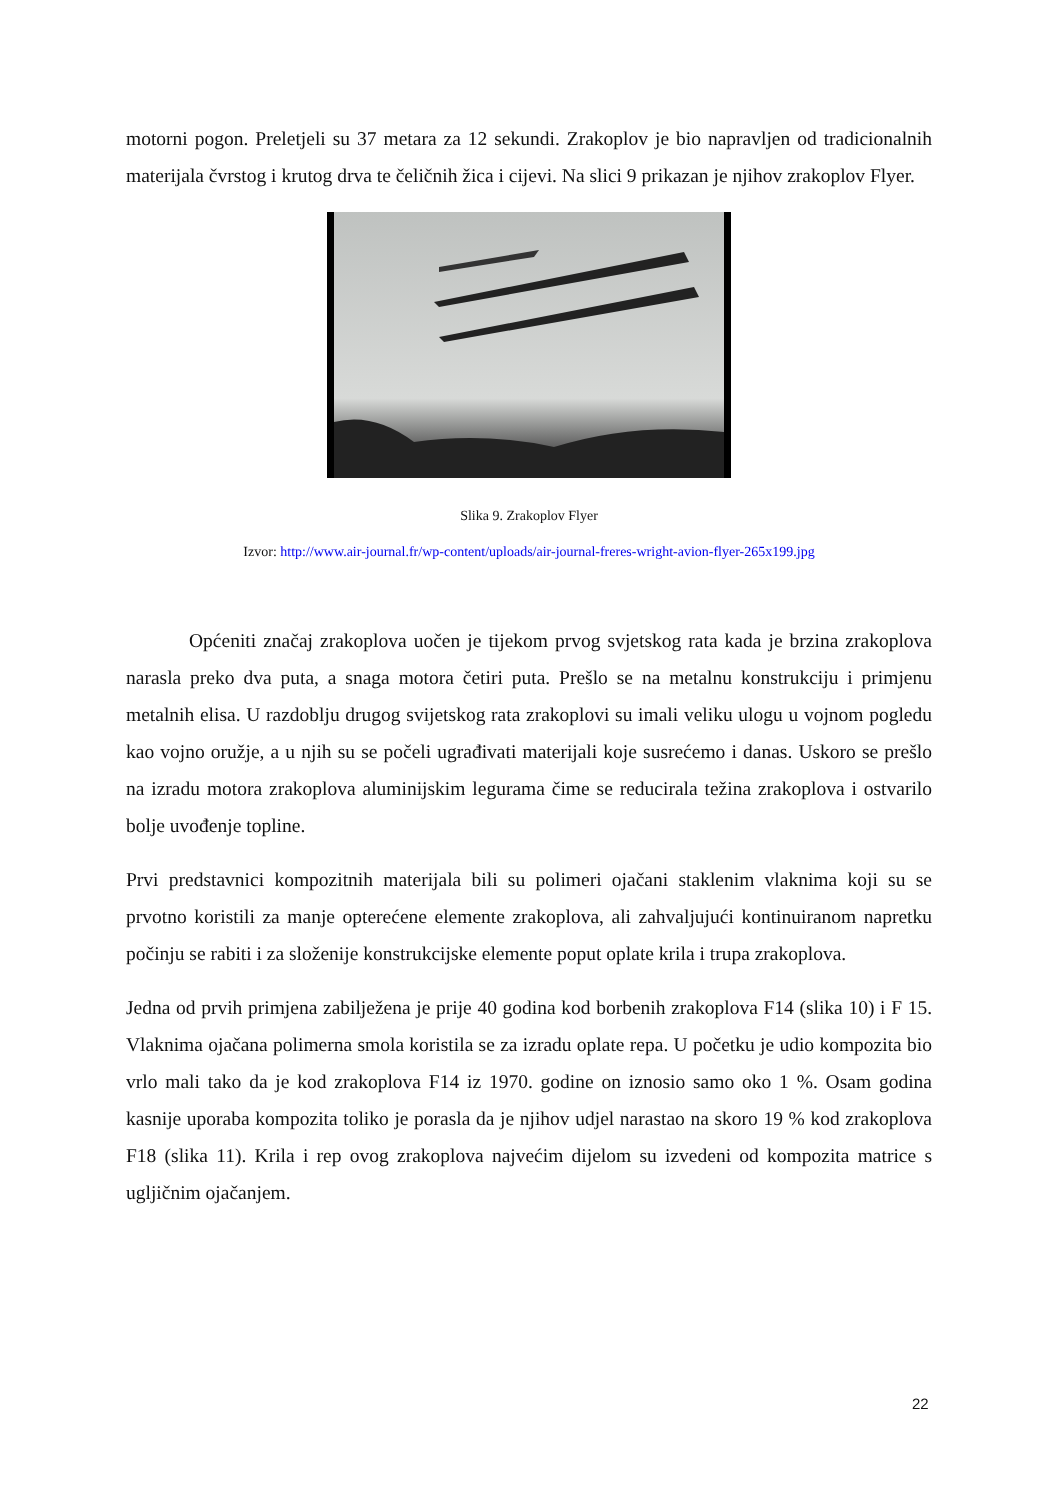motorni pogon. Preletjeli su 37 metara za 12 sekundi. Zrakoplov je bio napravljen od tradicionalnih materijala čvrstog i krutog drva te čeličnih žica i cijevi. Na slici 9 prikazan je njihov zrakoplov Flyer.
Slika 9. Zrakoplov Flyer
Izvor: http://www.air-journal.fr/wp-content/uploads/air-journal-freres-wright-avion-flyer-265x199.jpg
Općeniti značaj zrakoplova uočen je tijekom prvog svjetskog rata kada je brzina zrakoplova narasla preko dva puta, a snaga motora četiri puta. Prešlo se na metalnu konstrukciju i primjenu metalnih elisa. U razdoblju drugog svijetskog rata zrakoplovi su imali veliku ulogu u vojnom pogledu kao vojno oružje, a u njih su se počeli ugrađivati materijali koje susrećemo i danas. Uskoro se prešlo na izradu motora zrakoplova aluminijskim legurama čime se reducirala težina zrakoplova i ostvarilo bolje uvođenje topline.
Prvi predstavnici kompozitnih materijala bili su polimeri ojačani staklenim vlaknima koji su se prvotno koristili za manje opterećene elemente zrakoplova, ali zahvaljujući kontinuiranom napretku počinju se rabiti i za složenije konstrukcijske elemente poput oplate krila i trupa zrakoplova.
Jedna od prvih primjena zabilježena je prije 40 godina kod borbenih zrakoplova F14 (slika 10) i F 15. Vlaknima ojačana polimerna smola koristila se za izradu oplate repa. U početku je udio kompozita bio vrlo mali tako da je kod zrakoplova F14 iz 1970. godine on iznosio samo oko 1 %. Osam godina kasnije uporaba kompozita toliko je porasla da je njihov udjel narastao na skoro 19 % kod zrakoplova F18 (slika 11). Krila i rep ovog zrakoplova najvećim dijelom su izvedeni od kompozita matrice s ugljičnim ojačanjem.
22